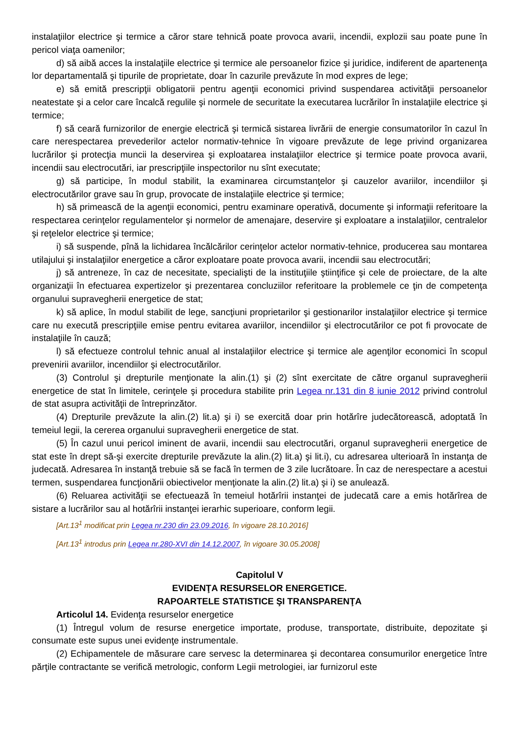instalaţiilor electrice şi termice a căror stare tehnică poate provoca avarii, incendii, explozii sau poate pune în pericol viaţa oamenilor;
d) să aibă acces la instalaţiile electrice şi termice ale persoanelor fizice şi juridice, indiferent de apartenenţa lor departamentală şi tipurile de proprietate, doar în cazurile prevăzute în mod expres de lege;
e) să emită prescripţii obligatorii pentru agenţii economici privind suspendarea activităţii persoanelor neatestate şi a celor care încalcă regulile şi normele de securitate la executarea lucrărilor în instalaţiile electrice şi termice;
f) să ceară furnizorilor de energie electrică şi termică sistarea livrării de energie consumatorilor în cazul în care nerespectarea prevederilor actelor normativ-tehnice în vigoare prevăzute de lege privind organizarea lucrărilor şi protecţia muncii la deservirea şi exploatarea instalaţiilor electrice şi termice poate provoca avarii, incendii sau electrocutări, iar prescripţiile inspectorilor nu sînt executate;
g) să participe, în modul stabilit, la examinarea circumstanţelor şi cauzelor avariilor, incendiilor şi electrocutărilor grave sau în grup, provocate de instalaţiile electrice şi termice;
h) să primească de la agenţii economici, pentru examinare operativă, documente şi informaţii referitoare la respectarea cerinţelor regulamentelor şi normelor de amenajare, deservire şi exploatare a instalaţiilor, centralelor şi reţelelor electrice şi termice;
i) să suspende, pînă la lichidarea încălcărilor cerinţelor actelor normativ-tehnice, producerea sau montarea utilajului şi instalaţiilor energetice a căror exploatare poate provoca avarii, incendii sau electrocutări;
j) să antreneze, în caz de necesitate, specialişti de la instituţiile ştiinţifice şi cele de proiectare, de la alte organizaţii în efectuarea expertizelor şi prezentarea concluziilor referitoare la problemele ce ţin de competenţa organului supravegherii energetice de stat;
k) să aplice, în modul stabilit de lege, sancţiuni proprietarilor şi gestionarilor instalaţiilor electrice şi termice care nu execută prescripţiile emise pentru evitarea avariilor, incendiilor şi electrocutărilor ce pot fi provocate de instalaţiile în cauză;
l) să efectueze controlul tehnic anual al instalaţiilor electrice şi termice ale agenţilor economici în scopul prevenirii avariilor, incendiilor şi electrocutărilor.
(3) Controlul şi drepturile menţionate la alin.(1) şi (2) sînt exercitate de către organul supravegherii energetice de stat în limitele, cerinţele şi procedura stabilite prin Legea nr.131 din 8 iunie 2012 privind controlul de stat asupra activităţii de întreprinzător.
(4) Drepturile prevăzute la alin.(2) lit.a) şi i) se exercită doar prin hotărîre judecătorească, adoptată în temeiul legii, la cererea organului supravegherii energetice de stat.
(5) În cazul unui pericol iminent de avarii, incendii sau electrocutări, organul supravegherii energetice de stat este în drept să-şi exercite drepturile prevăzute la alin.(2) lit.a) şi lit.i), cu adresarea ulterioară în instanţa de judecată. Adresarea în instanţă trebuie să se facă în termen de 3 zile lucrătoare. În caz de nerespectare a acestui termen, suspendarea funcţionării obiectivelor menţionate la alin.(2) lit.a) şi i) se anulează.
(6) Reluarea activităţii se efectuează în temeiul hotărîrii instanţei de judecată care a emis hotărîrea de sistare a lucrărilor sau al hotărîrii instanţei ierarhic superioare, conform legii.
[Art.13<sup>1</sup> modificat prin Legea nr.230 din 23.09.2016, în vigoare 28.10.2016]
[Art.13<sup>1</sup> introdus prin Legea nr.280-XVI din 14.12.2007, în vigoare 30.05.2008]
Capitolul V
EVIDENŢA RESURSELOR ENERGETICE.
RAPOARTELE STATISTICE ŞI TRANSPARENŢA
Articolul 14. Evidenţa resurselor energetice
(1) Întregul volum de resurse energetice importate, produse, transportate, distribuite, depozitate şi consumate este supus unei evidenţe instrumentale.
(2) Echipamentele de măsurare care servesc la determinarea şi decontarea consumurilor energetice între părţile contractante se verifică metrologic, conform Legii metrologiei, iar furnizorul este